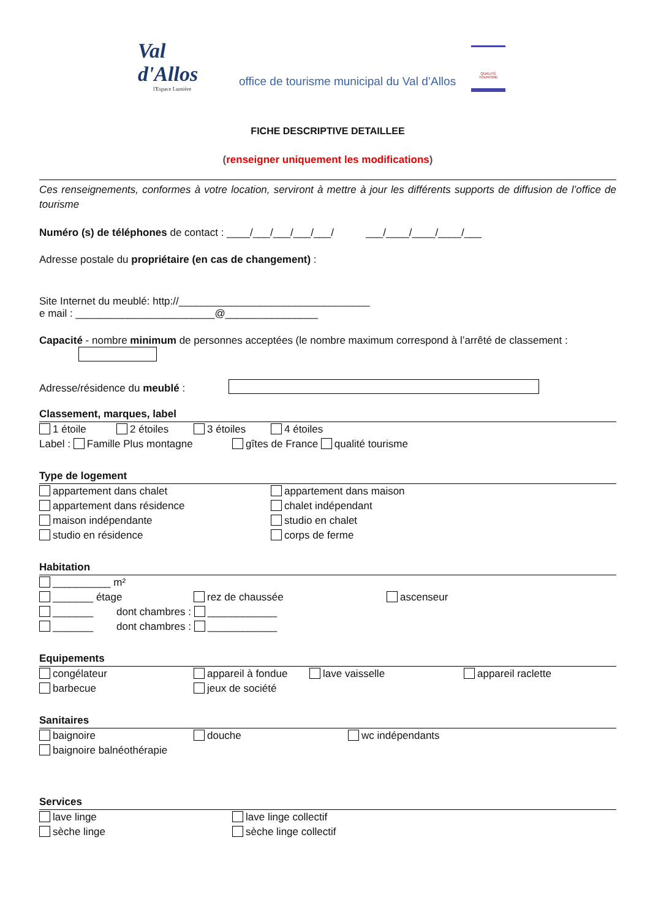Val d'Allos
l'Espace Lumière
office de tourisme municipal du Val d’Allos
QUALITÉ TOURISME
FICHE DESCRIPTIVE DETAILLEE
(renseigner uniquement les modifications)
Ces renseignements, conformes à votre location, serviront à mettre à jour les différents supports de diffusion de l’office de tourisme
Numéro (s) de téléphones de contact : ____/___/___/___/___/ ___/____/____/____/___
Adresse postale du propriétaire (en cas de changement) :
Site Internet du meublé: http://_________________________________
e mail : ________________________@________________
Capacité - nombre minimum de personnes acceptées (le nombre maximum correspond à l’arrêté de classement :
Adresse/résidence du meublé :
Classement, marques, label
1 étoile 2 étoiles 3 étoiles 4 étoiles
Label : Famille Plus montagne gîtes de France qualité tourisme
Type de logement
appartement dans chalet appartement dans maison
appartement dans résidence chalet indépendant
maison indépendante studio en chalet
studio en résidence corps de ferme
Habitation
__________ m²
_______ étage rez de chaussée ascenseur
_______ dont chambres : ____________
_______ dont chambres : ____________
Equipements
congélateur appareil à fondue lave vaisselle appareil raclette
barbecue jeux de société
Sanitaires
baignoire douche wc indépendants
baignoire balnéothérapie
Services
lave linge lave linge collectif
sèche linge sèche linge collectif